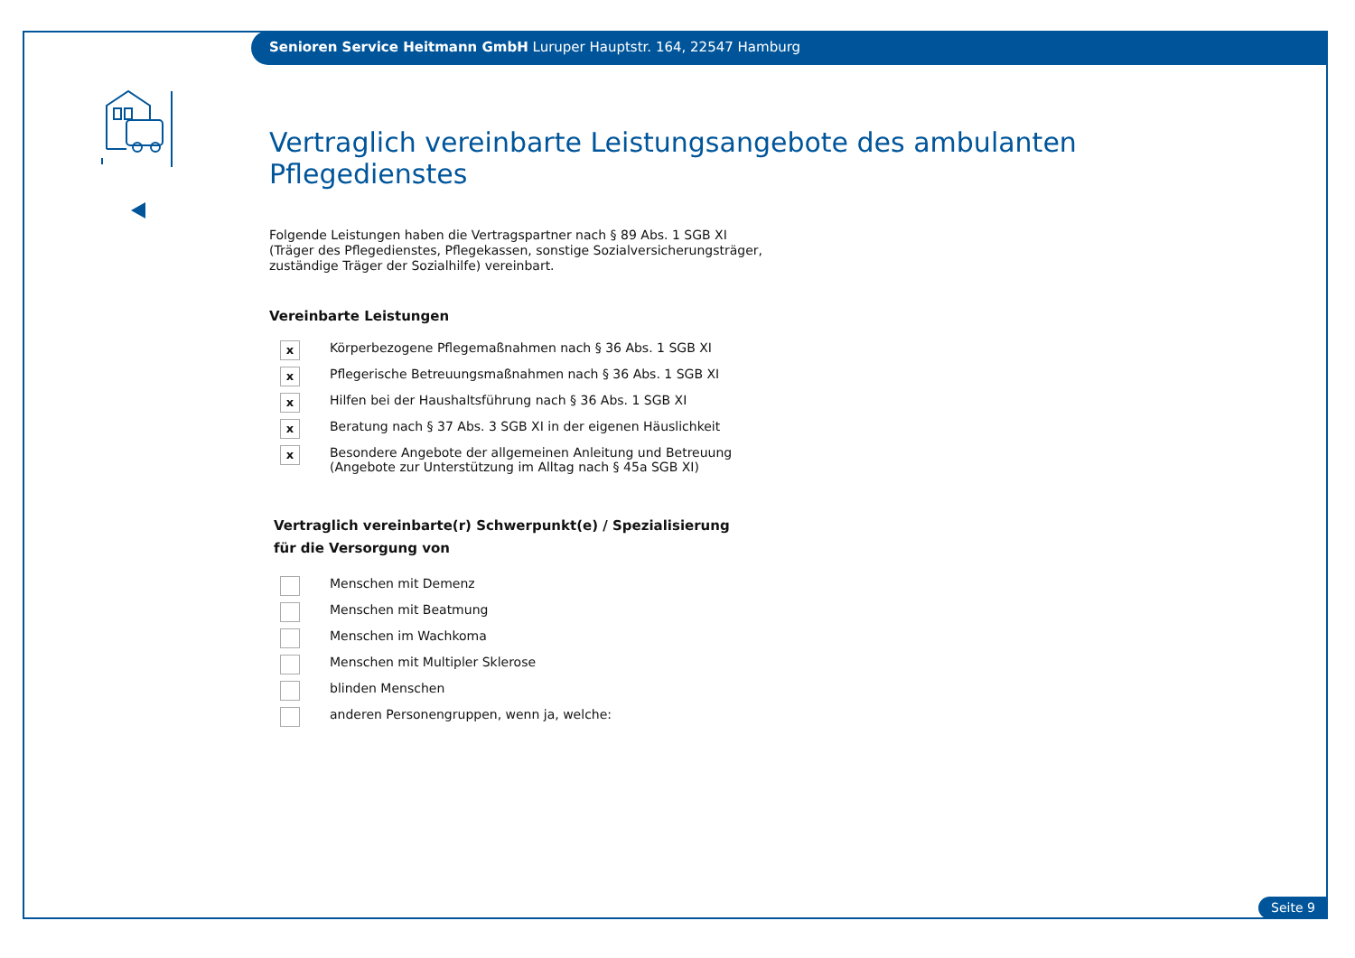Senioren Service Heitmann GmbH Luruper Hauptstr. 164, 22547 Hamburg
Vertraglich vereinbarte Leistungsangebote des ambulanten Pflegedienstes
Folgende Leistungen haben die Vertragspartner nach § 89 Abs. 1 SGB XI
(Träger des Pflegedienstes, Pflegekassen, sonstige Sozialversicherungsträger,
zuständige Träger der Sozialhilfe) vereinbart.
Vereinbarte Leistungen
x
Körperbezogene Pflegemaßnahmen nach § 36 Abs. 1 SGB XI
x
Pflegerische Betreuungsmaßnahmen nach § 36 Abs. 1 SGB XI
x
Hilfen bei der Haushaltsführung nach § 36 Abs. 1 SGB XI
x
Beratung nach § 37 Abs. 3 SGB XI in der eigenen Häuslichkeit
x
Besondere Angebote der allgemeinen Anleitung und Betreuung
(Angebote zur Unterstützung im Alltag nach § 45a SGB XI)
Vertraglich vereinbarte(r) Schwerpunkt(e) / Spezialisierung
für die Versorgung von
Menschen mit Demenz
Menschen mit Beatmung
Menschen im Wachkoma
Menschen mit Multipler Sklerose
blinden Menschen
anderen Personengruppen, wenn ja, welche:
Seite 9